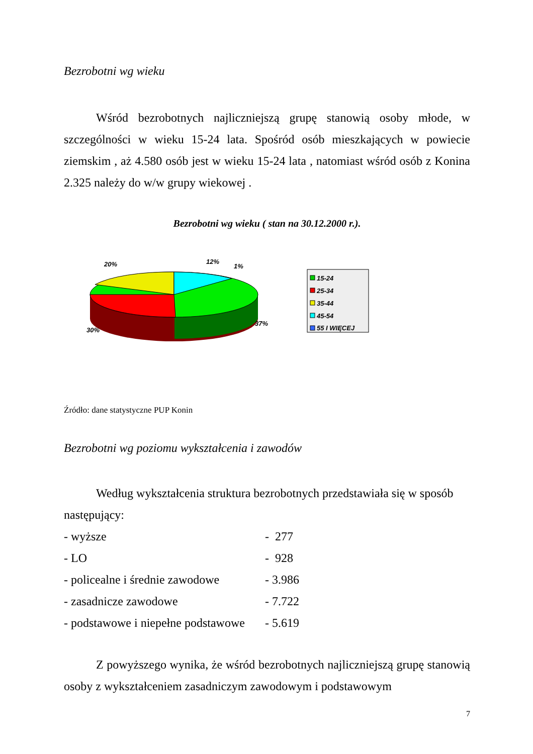Bezrobotni wg wieku
Wśród bezrobotnych najliczniejszą grupę stanowią osoby młode, w szczególności w wieku 15-24 lata. Spośród osób mieszkających w powiecie ziemskim , aż 4.580 osób jest w wieku 15-24 lata , natomiast wśród osób z Konina 2.325 należy do w/w grupy wiekowej .
Bezrobotni wg wieku ( stan na 30.12.2000 r.).
20%
12%
1%
37%
30%
15-24
25-34
35-44
45-54
55 I WIĘCEJ
Źródło: dane statystyczne PUP Konin
Bezrobotni wg poziomu wykształcenia i zawodów
Według wykształcenia struktura bezrobotnych przedstawiała się w sposób następujący:
| - wyższe | - 277 |
| - LO | - 928 |
| - policealne i średnie zawodowe | - 3.986 |
| - zasadnicze zawodowe | - 7.722 |
| - podstawowe i niepełne podstawowe | - 5.619 |
Z powyższego wynika, że wśród bezrobotnych najliczniejszą grupę stanowią osoby z wykształceniem zasadniczym zawodowym i podstawowym
7